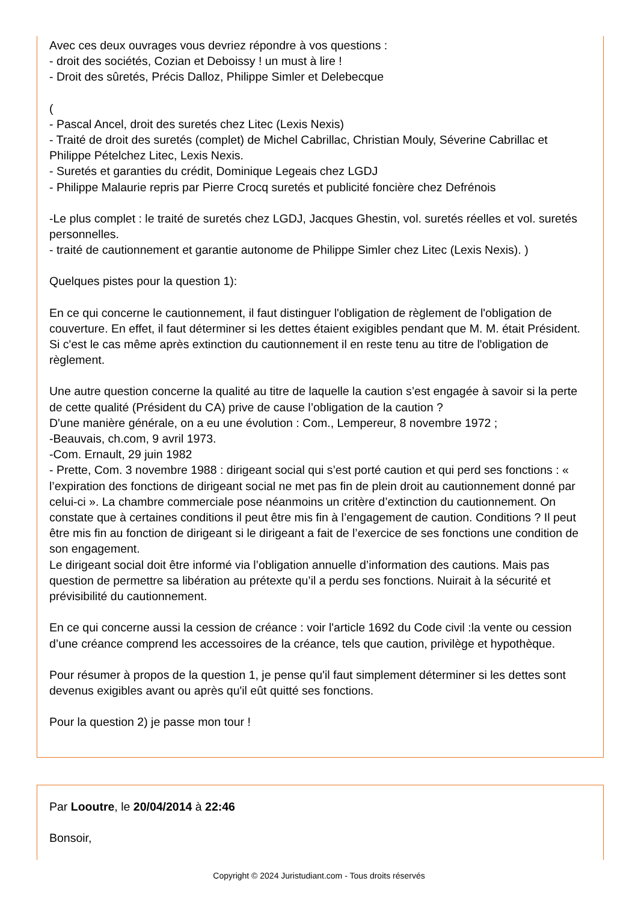Avec ces deux ouvrages vous devriez répondre à vos questions :
- droit des sociétés, Cozian et Deboissy ! un must à lire !
- Droit des sûretés, Précis Dalloz, Philippe Simler et Delebecque
(
- Pascal Ancel, droit des suretés chez Litec (Lexis Nexis)
- Traité de droit des suretés (complet) de Michel Cabrillac, Christian Mouly, Séverine Cabrillac et Philippe Pételchez Litec, Lexis Nexis.
- Suretés et garanties du crédit, Dominique Legeais chez LGDJ
- Philippe Malaurie repris par Pierre Crocq suretés et publicité foncière chez Defrénois
-Le plus complet : le traité de suretés chez LGDJ, Jacques Ghestin, vol. suretés réelles et vol. suretés personnelles.
- traité de cautionnement et garantie autonome de Philippe Simler chez Litec (Lexis Nexis). )
Quelques pistes pour la question 1):
En ce qui concerne le cautionnement, il faut distinguer l'obligation de règlement de l'obligation de couverture. En effet, il faut déterminer si les dettes étaient exigibles pendant que M. M. était Président. Si c'est le cas même après extinction du cautionnement il en reste tenu au titre de l'obligation de règlement.
Une autre question concerne la qualité au titre de laquelle la caution s’est engagée à savoir si la perte de cette qualité (Président du CA) prive de cause l’obligation de la caution ?
D'une manière générale, on a eu une évolution : Com., Lempereur, 8 novembre 1972 ;
-Beauvais, ch.com, 9 avril 1973.
-Com. Ernault, 29 juin 1982
- Prette, Com. 3 novembre 1988 : dirigeant social qui s’est porté caution et qui perd ses fonctions : « l’expiration des fonctions de dirigeant social ne met pas fin de plein droit au cautionnement donné par celui-ci ». La chambre commerciale pose néanmoins un critère d’extinction du cautionnement. On constate que à certaines conditions il peut être mis fin à l’engagement de caution. Conditions ? Il peut être mis fin au fonction de dirigeant si le dirigeant a fait de l’exercice de ses fonctions une condition de son engagement.
Le dirigeant social doit être informé via l’obligation annuelle d’information des cautions. Mais pas question de permettre sa libération au prétexte qu’il a perdu ses fonctions. Nuirait à la sécurité et prévisibilité du cautionnement.
En ce qui concerne aussi la cession de créance : voir l'article 1692 du Code civil :la vente ou cession d’une créance comprend les accessoires de la créance, tels que caution, privilège et hypothèque.
Pour résumer à propos de la question 1, je pense qu'il faut simplement déterminer si les dettes sont devenus exigibles avant ou après qu'il eût quitté ses fonctions.
Pour la question 2) je passe mon tour !
Par Looutre, le 20/04/2014 à 22:46
Bonsoir,
Copyright © 2024 Juristudiant.com - Tous droits réservés